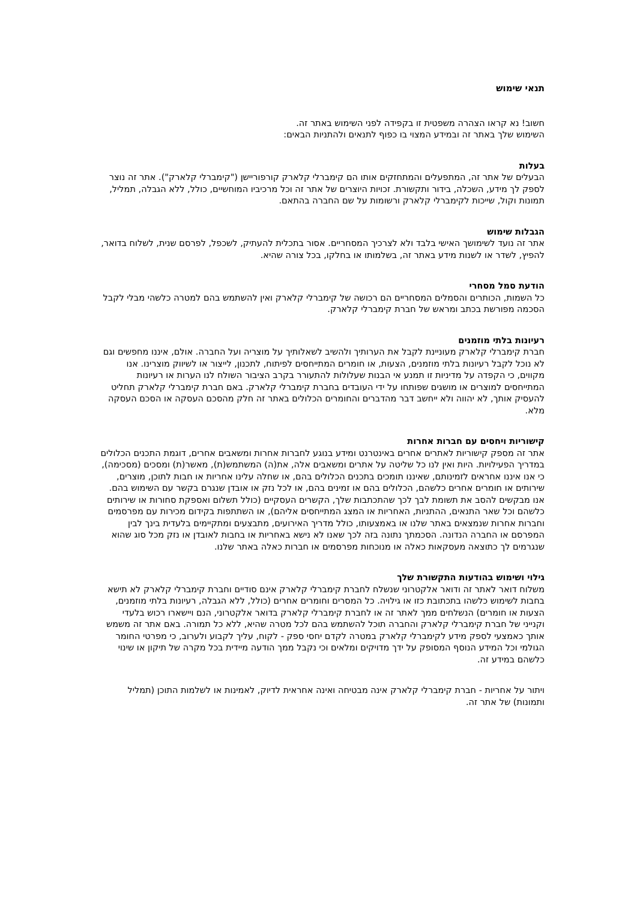תנאי שימוש
חשוב! נא קראו הצהרה משפטית זו בקפידה לפני השימוש באתר זה.
השימוש שלך באתר זה ובמידע המצוי בו כפוף לתנאים ולהתניות הבאים:
בעלות
הבעלים של אתר זה, המתפעלים והמתחזקים אותו הם קימברלי קלארק קורפוריישן ("קימברלי קלארק"). אתר זה נוצר לספק לך מידע, השכלה, בידור ותקשורת. זכויות היוצרים של אתר זה וכל מרכיביו המוחשיים, כולל, ללא הגבלה, תמליל, תמונות וקול, שייכות לקימברלי קלארק ורשומות על שם החברה בהתאם.
הגבלות שימוש
אתר זה נועד לשימושך האישי בלבד ולא לצרכיך המסחריים. אסור בתכלית להעתיק, לשכפל, לפרסם שנית, לשלוח בדואר, להפיץ, לשדר או לשנות מידע באתר זה, בשלמותו או בחלקו, בכל צורה שהיא.
הודעת סמל מסחרי
כל השמות, הכותרים והסמלים המסחריים הם רכושה של קימברלי קלארק ואין להשתמש בהם למטרה כלשהי מבלי לקבל הסכמה מפורשת בכתב ומראש של חברת קימברלי קלארק.
רעיונות בלתי מוזמנים
חברת קימברלי קלארק מעוניינת לקבל את הערותיך ולהשיב לשאלותיך על מוצריה ועל החברה. אולם, איננו מחפשים וגם לא נוכל לקבל רעיונות בלתי מוזמנים, הצעות, או חומרים המתייחסים לפיתוח, לתכנון, לייצור או לשיווק מוצרינו. אנו מקווים, כי הקפדה על מדיניות זו תמנע אי הבנות שעלולות להתעורר בקרב הציבור השולח לנו הערות או רעיונות המתייחסים למוצרים או מושגים שפותחו על ידי העובדים בחברת קימברלי קלארק. באם חברת קימברלי קלארק תחליט להעסיק אותך, לא יהווה ולא ייחשב דבר מהדברים והחומרים הכלולים באתר זה חלק מהסכם העסקה או הסכם העסקה מלא.
קישוריות ויחסים עם חברות אחרות
אתר זה מספק קישוריות לאתרים אחרים באינטרנט ומידע בנוגע לחברות אחרות ומשאבים אחרים, דוגמת התכנים הכלולים במדריך הפעילויות. היות ואין לנו כל שליטה על אתרים ומשאבים אלה, את(ה) המשתמש(ת), מאשר(ת) ומסכים (מסכימה), כי אנו איננו אחראים לזמינותם, שאיננו תומכים בתכנים הכלולים בהם, או שחלה עלינו אחריות או חבות לתוכן, מוצרים, שירותים או חומרים אחרים כלשהם, הכלולים בהם או זמינים בהם, או לכל נזק או אובדן שנגרם בקשר עם השימוש בהם.
אנו מבקשים להסב את תשומת לבך לכך שהתכתבות שלך, הקשרים העסקיים (כולל תשלום ואספקת סחורות או שירותים כלשהם וכל שאר התנאים, ההתניות, האחריות או המצג המתייחסים אליהם), או השתתפות בקידום מכירות עם מפרסמים וחברות אחרות שנמצאים באתר שלנו או באמצעותו, כולל מדריך האירועים, מתבצעים ומתקיימים בלעדית בינך לבין המפרסם או החברה הנדונה. הסכמתך נתונה בזה לכך שאנו לא נישא באחריות או בחבות לאובדן או נזק מכל סוג שהוא שנגרמים לך כתוצאה מעסקאות כאלה או מנוכחות מפרסמים או חברות כאלה באתר שלנו.
גילוי ושימוש בהודעות התקשורת שלך
משלוח דואר לאתר זה ודואר אלקטרוני שנשלח לחברת קימברלי קלארק אינם סודיים וחברת קימברלי קלארק לא תישא בחבות לשימוש כלשהו בתכתובת כזו או גילויה. כל המסרים וחומרים אחרים (כולל, ללא הגבלה, רעיונות בלתי מוזמנים, הצעות או חומרים) הנשלחים ממך לאתר זה או לחברת קימברלי קלארק בדואר אלקטרוני, הנם ויישארו רכוש בלעדי וקנייני של חברת קימברלי קלארק והחברה תוכל להשתמש בהם לכל מטרה שהיא, ללא כל תמורה. באם אתר זה משמש אותך כאמצעי לספק מידע לקימברלי קלארק במטרה לקדם יחסי ספק - לקוח, עליך לקבוע ולערוב, כי מפרטי החומר הגולמי וכל המידע הנוסף המסופק על ידך מדויקים ומלאים וכי נקבל ממך הודעה מיידית בכל מקרה של תיקון או שינוי כלשהם במידע זה.
ויתור על אחריות - חברת קימברלי קלארק אינה מבטיחה ואינה אחראית לדיוק, לאמינות או לשלמות התוכן (תמליל ותמונות) של אתר זה.